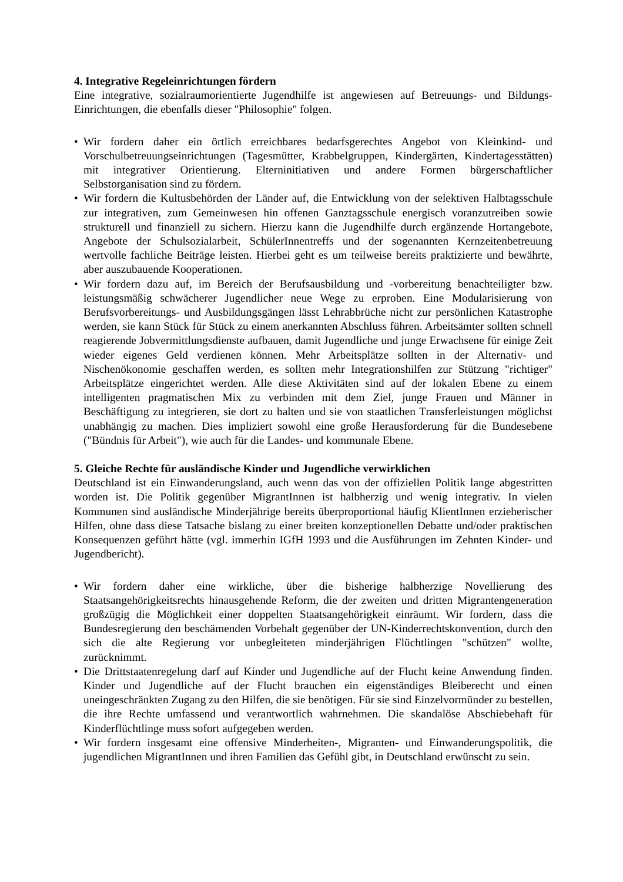4. Integrative Regeleinrichtungen fördern
Eine integrative, sozialraumorientierte Jugendhilfe ist angewiesen auf Betreuungs- und Bildungs-Einrichtungen, die ebenfalls dieser "Philosophie" folgen.
• Wir fordern daher ein örtlich erreichbares bedarfsgerechtes Angebot von Kleinkind- und Vorschulbetreuungseinrichtungen (Tagesmütter, Krabbelgruppen, Kindergärten, Kindertagesstätten) mit integrativer Orientierung. Elterninitiativen und andere Formen bürgerschaftlicher Selbstorganisation sind zu fördern.
• Wir fordern die Kultusbehörden der Länder auf, die Entwicklung von der selektiven Halbtagsschule zur integrativen, zum Gemeinwesen hin offenen Ganztagsschule energisch voranzutreiben sowie strukturell und finanziell zu sichern. Hierzu kann die Jugendhilfe durch ergänzende Hortangebote, Angebote der Schulsozialarbeit, SchülerInnentreffs und der sogenannten Kernzeitenbetreuung wertvolle fachliche Beiträge leisten. Hierbei geht es um teilweise bereits praktizierte und bewährte, aber auszubauende Kooperationen.
• Wir fordern dazu auf, im Bereich der Berufsausbildung und -vorbereitung benachteiligter bzw. leistungsmäßig schwächerer Jugendlicher neue Wege zu erproben. Eine Modularisierung von Berufsvorbereitungs- und Ausbildungsgängen lässt Lehrabbrüche nicht zur persönlichen Katastrophe werden, sie kann Stück für Stück zu einem anerkannten Abschluss führen. Arbeitsämter sollten schnell reagierende Jobvermittlungsdienste aufbauen, damit Jugendliche und junge Erwachsene für einige Zeit wieder eigenes Geld verdienen können. Mehr Arbeitsplätze sollten in der Alternativ- und Nischenökonomie geschaffen werden, es sollten mehr Integrationshilfen zur Stützung "richtiger" Arbeitsplätze eingerichtet werden. Alle diese Aktivitäten sind auf der lokalen Ebene zu einem intelligenten pragmatischen Mix zu verbinden mit dem Ziel, junge Frauen und Männer in Beschäftigung zu integrieren, sie dort zu halten und sie von staatlichen Transferleistungen möglichst unabhängig zu machen. Dies impliziert sowohl eine große Herausforderung für die Bundesebene ("Bündnis für Arbeit"), wie auch für die Landes- und kommunale Ebene.
5. Gleiche Rechte für ausländische Kinder und Jugendliche verwirklichen
Deutschland ist ein Einwanderungsland, auch wenn das von der offiziellen Politik lange abgestritten worden ist. Die Politik gegenüber MigrantInnen ist halbherzig und wenig integrativ. In vielen Kommunen sind ausländische Minderjährige bereits überproportional häufig KlientInnen erzieherischer Hilfen, ohne dass diese Tatsache bislang zu einer breiten konzeptionellen Debatte und/oder praktischen Konsequenzen geführt hätte (vgl. immerhin IGfH 1993 und die Ausführungen im Zehnten Kinder- und Jugendbericht).
• Wir fordern daher eine wirkliche, über die bisherige halbherzige Novellierung des Staatsangehörigkeitsrechts hinausgehende Reform, die der zweiten und dritten Migrantengeneration großzügig die Möglichkeit einer doppelten Staatsangehörigkeit einräumt. Wir fordern, dass die Bundesregierung den beschämenden Vorbehalt gegenüber der UN-Kinderrechtskonvention, durch den sich die alte Regierung vor unbegleiteten minderjährigen Flüchtlingen "schützen" wollte, zurücknimmt.
• Die Drittstaatenregelung darf auf Kinder und Jugendliche auf der Flucht keine Anwendung finden. Kinder und Jugendliche auf der Flucht brauchen ein eigenständiges Bleiberecht und einen uneingeschränkten Zugang zu den Hilfen, die sie benötigen. Für sie sind Einzelvormünder zu bestellen, die ihre Rechte umfassend und verantwortlich wahrnehmen. Die skandalöse Abschiebehaft für Kinderflüchtlinge muss sofort aufgegeben werden.
• Wir fordern insgesamt eine offensive Minderheiten-, Migranten- und Einwanderungspolitik, die jugendlichen MigrantInnen und ihren Familien das Gefühl gibt, in Deutschland erwünscht zu sein.